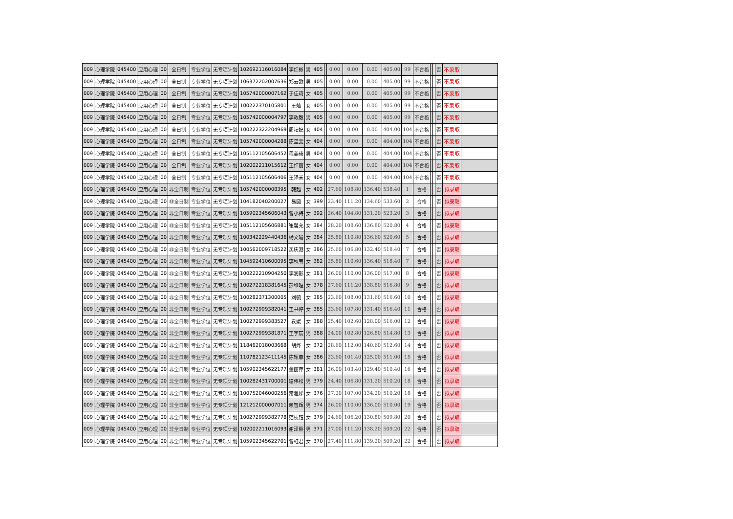| 009 | 心理学院 | 045400 | 应用心理 | 00 | 全日制 | 专业学位 | 无专项计划 | 102692116016084 | 李红彬 | 男 | 405 | | 0.00 | 0.00 | 0.00 | 405.00 | 99 | 不合格 | | | 否 | 不录取 | |
| 009 | 心理学院 | 045400 | 应用心理 | 00 | 全日制 | 专业学位 | 无专项计划 | 106372202007636 | 郑云歌 | 男 | 405 | | 0.00 | 0.00 | 0.00 | 405.00 | 99 | 不合格 | | | 否 | 不录取 | |
| 009 | 心理学院 | 045400 | 应用心理 | 00 | 全日制 | 专业学位 | 无专项计划 | 105742000007162 | 于佳琦 | 女 | 405 | | 0.00 | 0.00 | 0.00 | 405.00 | 99 | 不合格 | | | 否 | 不录取 | |
| 009 | 心理学院 | 045400 | 应用心理 | 00 | 全日制 | 专业学位 | 无专项计划 | 100222370105801 | 王灿 | 女 | 405 | | 0.00 | 0.00 | 0.00 | 405.00 | 99 | 不合格 | | | 否 | 不录取 | |
| 009 | 心理学院 | 045400 | 应用心理 | 00 | 全日制 | 专业学位 | 无专项计划 | 105742000004797 | 李政毅 | 男 | 405 | | 0.00 | 0.00 | 0.00 | 405.00 | 99 | 不合格 | | | 否 | 不录取 | |
| 009 | 心理学院 | 045400 | 应用心理 | 00 | 全日制 | 专业学位 | 无专项计划 | 100222322204969 | 周耘妃 | 女 | 404 | | 0.00 | 0.00 | 0.00 | 404.00 | 104 | 不合格 | | | 否 | 不录取 | |
| 009 | 心理学院 | 045400 | 应用心理 | 00 | 全日制 | 专业学位 | 无专项计划 | 105742000004288 | 陈玺雯 | 女 | 404 | | 0.00 | 0.00 | 0.00 | 404.00 | 104 | 不合格 | | | 否 | 不录取 | |
| 009 | 心理学院 | 045400 | 应用心理 | 00 | 全日制 | 专业学位 | 无专项计划 | 105112105606452 | 程姜琦 | 男 | 404 | | 0.00 | 0.00 | 0.00 | 404.00 | 104 | 不合格 | | | 否 | 不录取 | |
| 009 | 心理学院 | 045400 | 应用心理 | 00 | 全日制 | 专业学位 | 无专项计划 | 102002211015612 | 王红丽 | 女 | 404 | | 0.00 | 0.00 | 0.00 | 404.00 | 104 | 不合格 | | | 否 | 不录取 | |
| 009 | 心理学院 | 045400 | 应用心理 | 00 | 全日制 | 专业学位 | 无专项计划 | 105112105606406 | 王译禾 | 女 | 404 | | 0.00 | 0.00 | 0.00 | 404.00 | 104 | 不合格 | | | 否 | 不录取 | |
| 009 | 心理学院 | 045400 | 应用心理 | 00 | 非全日制 | 专业学位 | 无专项计划 | 105742000008395 | 韩越 | 女 | 402 | | 27.60 | 108.80 | 136.40 | 538.40 | 1 | 合格 | | | 否 | 拟录取 | |
| 009 | 心理学院 | 045400 | 应用心理 | 00 | 非全日制 | 专业学位 | 无专项计划 | 104182040200027 | 易圆 | 女 | 399 | | 23.40 | 111.20 | 134.60 | 533.60 | 2 | 合格 | | | 否 | 拟录取 | |
| 009 | 心理学院 | 045400 | 应用心理 | 00 | 非全日制 | 专业学位 | 无专项计划 | 105902345606043 | 曾小梅 | 女 | 392 | | 26.40 | 104.80 | 131.20 | 523.20 | 3 | 合格 | | | 否 | 拟录取 | |
| 009 | 心理学院 | 045400 | 应用心理 | 00 | 非全日制 | 专业学位 | 无专项计划 | 105112105606881 | 崔馨允 | 女 | 384 | | 28.20 | 108.60 | 136.80 | 520.80 | 4 | 合格 | | | 否 | 拟录取 | |
| 009 | 心理学院 | 045400 | 应用心理 | 00 | 非全日制 | 专业学位 | 无专项计划 | 100342229440436 | 杨文瑜 | 女 | 384 | | 25.80 | 110.80 | 136.60 | 520.60 | 5 | 合格 | | | 否 | 拟录取 | |
| 009 | 心理学院 | 045400 | 应用心理 | 00 | 非全日制 | 专业学位 | 无专项计划 | 100562009718522 | 买庆港 | 女 | 386 | | 25.60 | 106.80 | 132.40 | 518.40 | 7 | 合格 | | | 否 | 拟录取 | |
| 009 | 心理学院 | 045400 | 应用心理 | 00 | 非全日制 | 专业学位 | 无专项计划 | 104592410600095 | 李秋苇 | 女 | 382 | | 25.80 | 110.60 | 136.40 | 518.40 | 7 | 合格 | | | 否 | 拟录取 | |
| 009 | 心理学院 | 045400 | 应用心理 | 00 | 非全日制 | 专业学位 | 无专项计划 | 100222210904250 | 李润影 | 女 | 381 | | 26.00 | 110.00 | 136.00 | 517.00 | 8 | 合格 | | | 否 | 拟录取 | |
| 009 | 心理学院 | 045400 | 应用心理 | 00 | 非全日制 | 专业学位 | 无专项计划 | 100272218381645 | 彭维晅 | 女 | 378 | | 27.60 | 111.20 | 138.80 | 516.80 | 9 | 合格 | | | 否 | 拟录取 | |
| 009 | 心理学院 | 045400 | 应用心理 | 00 | 非全日制 | 专业学位 | 无专项计划 | 100282371300005 | 刘毓 | 女 | 385 | | 23.60 | 108.00 | 131.60 | 516.60 | 10 | 合格 | | | 否 | 拟录取 | |
| 009 | 心理学院 | 045400 | 应用心理 | 00 | 非全日制 | 专业学位 | 无专项计划 | 100272999382041 | 王书婷 | 女 | 385 | | 23.60 | 107.80 | 131.40 | 516.40 | 11 | 合格 | | | 否 | 拟录取 | |
| 009 | 心理学院 | 045400 | 应用心理 | 00 | 非全日制 | 专业学位 | 无专项计划 | 100272999383527 | 袁媛 | 女 | 388 | | 25.40 | 102.60 | 128.00 | 516.00 | 12 | 合格 | | | 否 | 拟录取 | |
| 009 | 心理学院 | 045400 | 应用心理 | 00 | 非全日制 | 专业学位 | 无专项计划 | 100272999381871 | 王宇宸 | 男 | 388 | | 24.00 | 102.80 | 126.80 | 514.80 | 13 | 合格 | | | 否 | 拟录取 | |
| 009 | 心理学院 | 045400 | 应用心理 | 00 | 非全日制 | 专业学位 | 无专项计划 | 118462018003668 | 胡烨 | 女 | 372 | | 28.60 | 112.00 | 140.60 | 512.60 | 14 | 合格 | | | 否 | 拟录取 | |
| 009 | 心理学院 | 045400 | 应用心理 | 00 | 非全日制 | 专业学位 | 无专项计划 | 110782123411145 | 陈颖菲 | 女 | 386 | | 23.60 | 101.40 | 125.00 | 511.00 | 15 | 合格 | | | 否 | 拟录取 | |
| 009 | 心理学院 | 045400 | 应用心理 | 00 | 非全日制 | 专业学位 | 无专项计划 | 105902345622177 | 董丽萍 | 女 | 381 | | 26.00 | 103.40 | 129.40 | 510.40 | 16 | 合格 | | | 否 | 拟录取 | |
| 009 | 心理学院 | 045400 | 应用心理 | 00 | 非全日制 | 专业学位 | 无专项计划 | 100282431700001 | 喻伟松 | 男 | 379 | | 24.40 | 106.80 | 131.20 | 510.20 | 18 | 合格 | | | 否 | 拟录取 | |
| 009 | 心理学院 | 045400 | 应用心理 | 00 | 非全日制 | 专业学位 | 无专项计划 | 100752046000256 | 常雅娣 | 女 | 376 | | 27.20 | 107.00 | 134.20 | 510.20 | 18 | 合格 | | | 否 | 拟录取 | |
| 009 | 心理学院 | 045400 | 应用心理 | 00 | 非全日制 | 专业学位 | 无专项计划 | 121212000007011 | 赖智辉 | 男 | 374 | | 26.00 | 110.00 | 136.00 | 510.00 | 19 | 合格 | | | 否 | 拟录取 | |
| 009 | 心理学院 | 045400 | 应用心理 | 00 | 非全日制 | 专业学位 | 无专项计划 | 100272999382778 | 范枝钰 | 女 | 379 | | 24.60 | 106.20 | 130.80 | 509.80 | 20 | 合格 | | | 否 | 拟录取 | |
| 009 | 心理学院 | 045400 | 应用心理 | 00 | 非全日制 | 专业学位 | 无专项计划 | 102002211016093 | 谢泽熙 | 男 | 371 | | 27.00 | 111.20 | 138.20 | 509.20 | 22 | 合格 | | | 否 | 拟录取 | |
| 009 | 心理学院 | 045400 | 应用心理 | 00 | 非全日制 | 专业学位 | 无专项计划 | 105902345622701 | 曾虹君 | 女 | 370 | | 27.40 | 111.80 | 139.20 | 509.20 | 22 | 合格 | | | 否 | 拟录取 | |